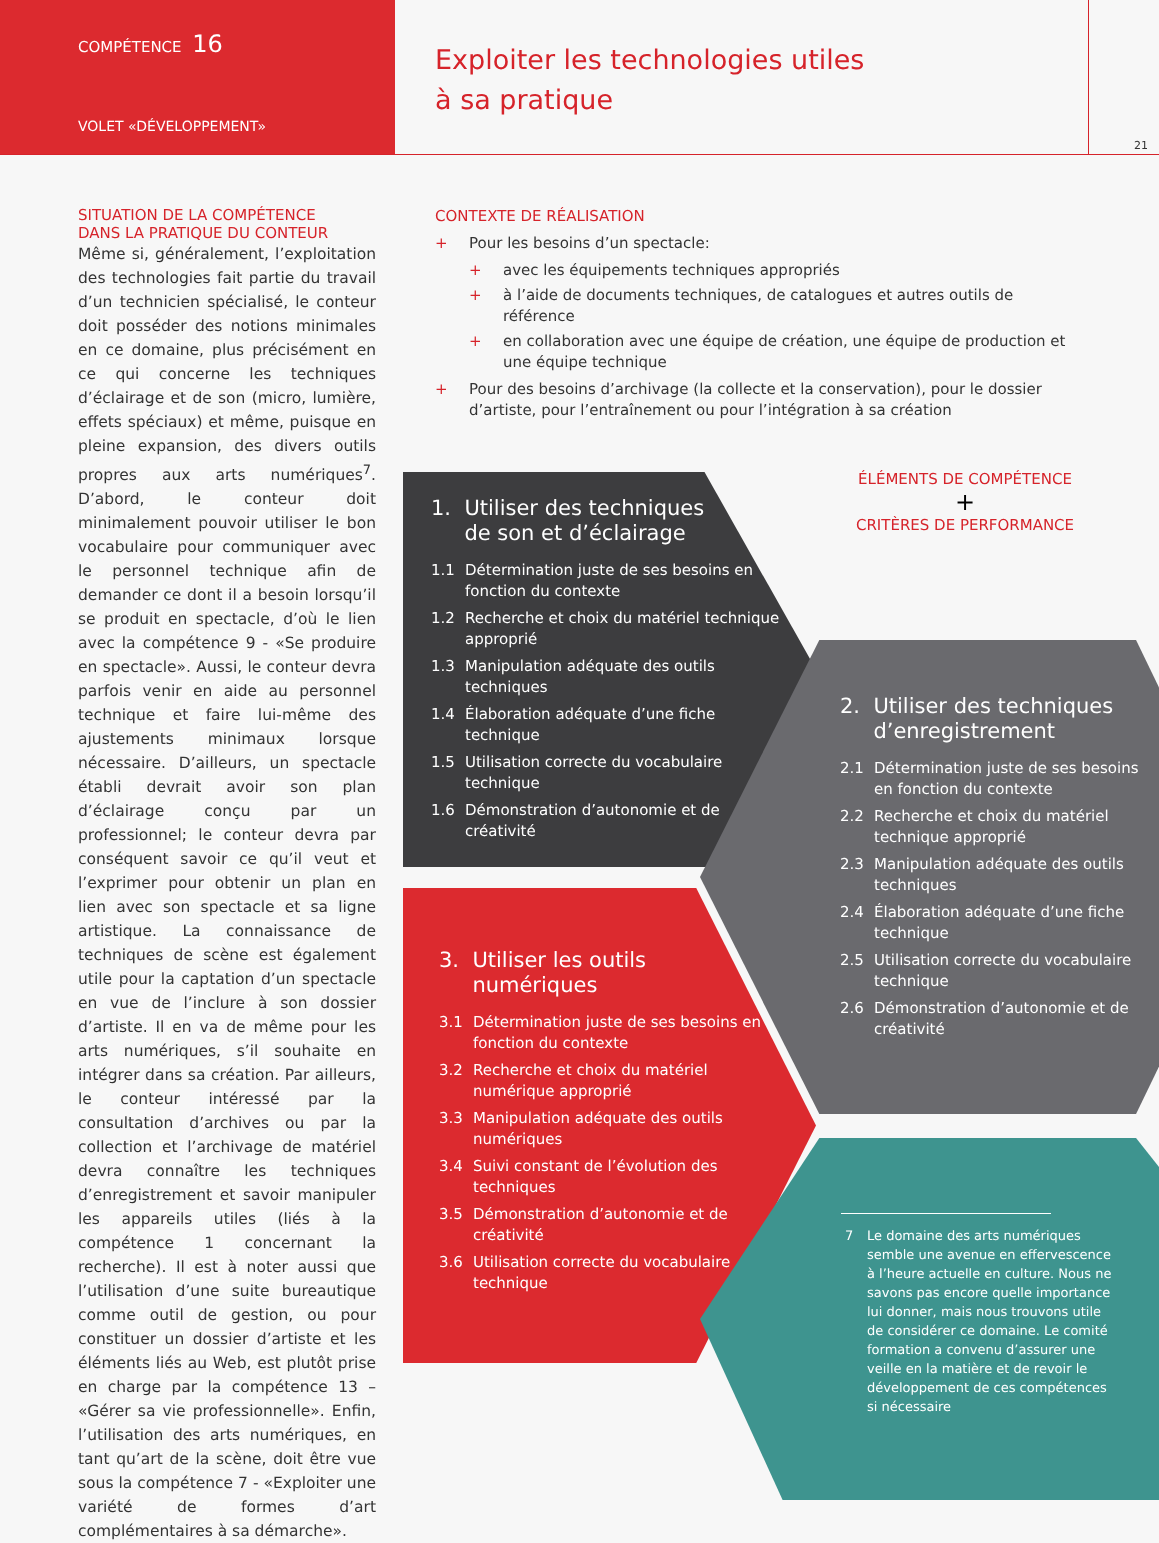COMPÉTENCE 16
VOLET «DÉVELOPPEMENT»
Exploiter les technologies utiles
à sa pratique
21
SITUATION DE LA COMPÉTENCE
DANS LA PRATIQUE DU CONTEUR
Même si, généralement, l’exploitation des technologies fait partie du travail d’un technicien spécialisé, le conteur doit posséder des notions minimales en ce domaine, plus précisément en ce qui concerne les techniques d’éclairage et de son (micro, lumière, effets spéciaux) et même, puisque en pleine expansion, des divers outils propres aux arts numériques<sup>7</sup>. D’abord, le conteur doit minimalement pouvoir utiliser le bon vocabulaire pour communiquer avec le personnel technique afin de demander ce dont il a besoin lorsqu’il se produit en spectacle, d’où le lien avec la compétence 9 - «Se produire en spectacle». Aussi, le conteur devra parfois venir en aide au personnel technique et faire lui-même des ajustements minimaux lorsque nécessaire. D’ailleurs, un spectacle établi devrait avoir son plan d’éclairage conçu par un professionnel; le conteur devra par conséquent savoir ce qu’il veut et l’exprimer pour obtenir un plan en lien avec son spectacle et sa ligne artistique. La connaissance de techniques de scène est également utile pour la captation d’un spectacle en vue de l’inclure à son dossier d’artiste. Il en va de même pour les arts numériques, s’il souhaite en intégrer dans sa création. Par ailleurs, le conteur intéressé par la consultation d’archives ou par la collection et l’archivage de matériel devra connaître les techniques d’enregistrement et savoir manipuler les appareils utiles (liés à la compétence 1 concernant la recherche). Il est à noter aussi que l’utilisation d’une suite bureautique comme outil de gestion, ou pour constituer un dossier d’artiste et les éléments liés au Web, est plutôt prise en charge par la compétence 13 – «Gérer sa vie professionnelle». Enfin, l’utilisation des arts numériques, en tant qu’art de la scène, doit être vue sous la compétence 7 - «Exploiter une variété de formes d’art complémentaires à sa démarche».
CONTEXTE DE RÉALISATION
+ Pour les besoins d’un spectacle:
+ avec les équipements techniques appropriés
+ à l’aide de documents techniques, de catalogues et autres outils de référence
+ en collaboration avec une équipe de création, une équipe de production et une équipe technique
+ Pour des besoins d’archivage (la collecte et la conservation), pour le dossier d’artiste, pour l’entraînement ou pour l’intégration à sa création
ÉLÉMENTS DE COMPÉTENCE
+
CRITÈRES DE PERFORMANCE
1. Utiliser des techniques
de son et d’éclairage
1.1 Détermination juste de ses besoins en fonction du contexte
1.2 Recherche et choix du matériel technique approprié
1.3 Manipulation adéquate des outils techniques
1.4 Élaboration adéquate d’une fiche technique
1.5 Utilisation correcte du vocabulaire technique
1.6 Démonstration d’autonomie et de créativité
2. Utiliser des techniques
d’enregistrement
2.1 Détermination juste de ses besoins en fonction du contexte
2.2 Recherche et choix du matériel technique approprié
2.3 Manipulation adéquate des outils techniques
2.4 Élaboration adéquate d’une fiche technique
2.5 Utilisation correcte du vocabulaire technique
2.6 Démonstration d’autonomie et de créativité
3. Utiliser les outils
numériques
3.1 Détermination juste de ses besoins en fonction du contexte
3.2 Recherche et choix du matériel numérique approprié
3.3 Manipulation adéquate des outils numériques
3.4 Suivi constant de l’évolution des techniques
3.5 Démonstration d’autonomie et de créativité
3.6 Utilisation correcte du vocabulaire technique
7 Le domaine des arts numériques semble une avenue en effervescence à l’heure actuelle en culture. Nous ne savons pas encore quelle importance lui donner, mais nous trouvons utile de considérer ce domaine. Le comité formation a convenu d’assurer une veille en la matière et de revoir le développement de ces compétences si nécessaire